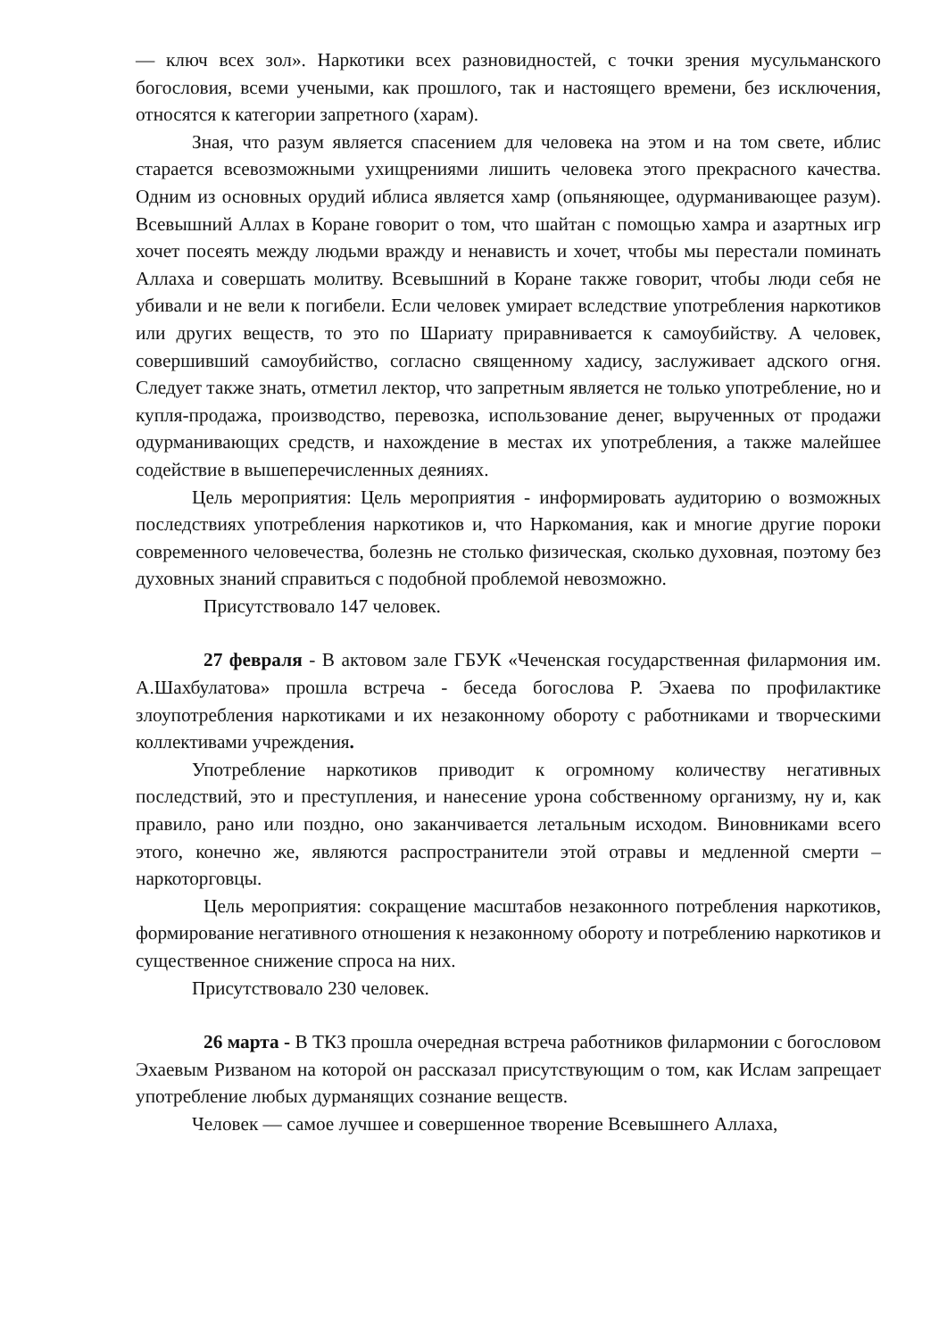— ключ всех зол». Наркотики всех разновидностей, с точки зрения мусульманского богословия, всеми учеными, как прошлого, так и настоящего времени, без исключения, относятся к категории запретного (харам).
Зная, что разум является спасением для человека на этом и на том свете, иблис старается всевозможными ухищрениями лишить человека этого прекрасного качества. Одним из основных орудий иблиса является хамр (опьяняющее, одурманивающее разум). Всевышний Аллах в Коране говорит о том, что шайтан с помощью хамра и азартных игр хочет посеять между людьми вражду и ненависть и хочет, чтобы мы перестали поминать Аллаха и совершать молитву. Всевышний в Коране также говорит, чтобы люди себя не убивали и не вели к погибели. Если человек умирает вследствие употребления наркотиков или других веществ, то это по Шариату приравнивается к самоубийству. А человек, совершивший самоубийство, согласно священному хадису, заслуживает адского огня. Следует также знать, отметил лектор, что запретным является не только употребление, но и купля-продажа, производство, перевозка, использование денег, вырученных от продажи одурманивающих средств, и нахождение в местах их употребления, а также малейшее содействие в вышеперечисленных деяниях.
Цель мероприятия: Цель мероприятия - информировать аудиторию о возможных последствиях употребления наркотиков и, что Наркомания, как и многие другие пороки современного человечества, болезнь не столько физическая, сколько духовная, поэтому без духовных знаний справиться с подобной проблемой невозможно.
Присутствовало 147 человек.
27 февраля - В актовом зале ГБУК «Чеченская государственная филармония им. А.Шахбулатова» прошла встреча - беседа богослова Р. Эхаева по профилактике злоупотребления наркотиками и их незаконному обороту с работниками и творческими коллективами учреждения.
Употребление наркотиков приводит к огромному количеству негативных последствий, это и преступления, и нанесение урона собственному организму, ну и, как правило, рано или поздно, оно заканчивается летальным исходом. Виновниками всего этого, конечно же, являются распространители этой отравы и медленной смерти – наркоторговцы.
Цель мероприятия: сокращение масштабов незаконного потребления наркотиков, формирование негативного отношения к незаконному обороту и потреблению наркотиков и существенное снижение спроса на них.
Присутствовало 230 человек.
26 марта - В ТКЗ прошла очередная встреча работников филармонии с богословом Эхаевым Ризваном на которой он рассказал присутствующим о том, как Ислам запрещает употребление любых дурманящих сознание веществ.
Человек — самое лучшее и совершенное творение Всевышнего Аллаха,